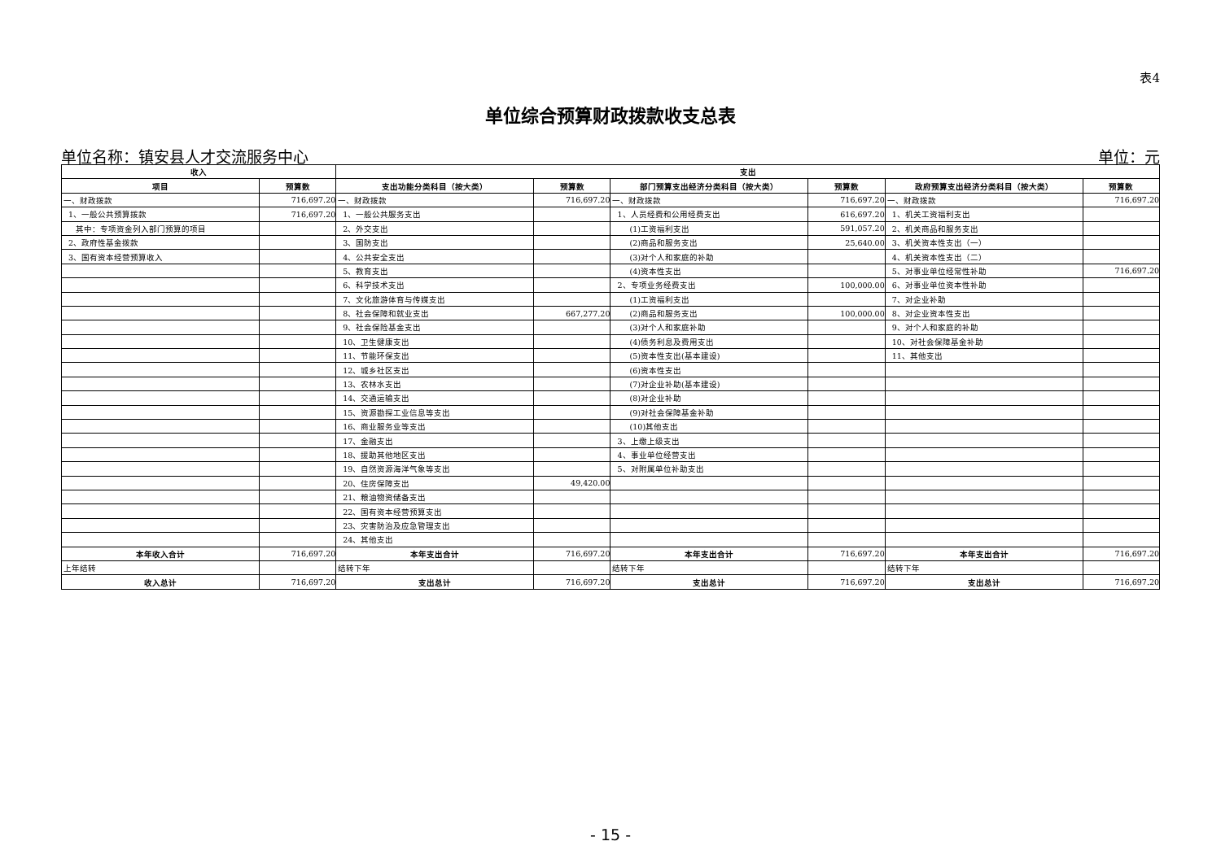表4
单位综合预算财政拨款收支总表
单位名称：镇安县人才交流服务中心 单位：元
| 收入 | | 支出 | | | | | |
| --- | --- | --- | --- | --- | --- | --- | --- |
| 项目 | 预算数 | 支出功能分类科目（按大类） | 预算数 | 部门预算支出经济分类科目（按大类） | 预算数 | 政府预算支出经济分类科目（按大类） | 预算数 |
| 一、财政拨款 | 716,697.20 | 一、财政拨款 | 716,697.20 | 一、财政拨款 | 716,697.20 | 一、财政拨款 | 716,697.20 |
| 1、一般公共预算拨款 | 716,697.20 | 1、一般公共服务支出 | | 1、人员经费和公用经费支出 | 616,697.20 | 1、机关工资福利支出 | |
| 其中：专项资金列入部门预算的项目 | | 2、外交支出 | | (1)工资福利支出 | 591,057.20 | 2、机关商品和服务支出 | |
| 2、政府性基金拨款 | | 3、国防支出 | | (2)商品和服务支出 | 25,640.00 | 3、机关资本性支出（一） | |
| 3、国有资本经营预算收入 | | 4、公共安全支出 | | (3)对个人和家庭的补助 | | 4、机关资本性支出（二） | |
| | | 5、教育支出 | | (4)资本性支出 | | 5、对事业单位经常性补助 | 716,697.20 |
| | | 6、科学技术支出 | | 2、专项业务经费支出 | 100,000.00 | 6、对事业单位资本性补助 | |
| | | 7、文化旅游体育与传媒支出 | | (1)工资福利支出 | | 7、对企业补助 | |
| | | 8、社会保障和就业支出 | 667,277.20 | (2)商品和服务支出 | 100,000.00 | 8、对企业资本性支出 | |
| | | 9、社会保险基金支出 | | (3)对个人和家庭补助 | | 9、对个人和家庭的补助 | |
| | | 10、卫生健康支出 | | (4)债务利息及费用支出 | | 10、对社会保障基金补助 | |
| | | 11、节能环保支出 | | (5)资本性支出(基本建设) | | 11、其他支出 | |
| | | 12、城乡社区支出 | | (6)资本性支出 | | | |
| | | 13、农林水支出 | | (7)对企业补助(基本建设) | | | |
| | | 14、交通运输支出 | | (8)对企业补助 | | | |
| | | 15、资源勘探工业信息等支出 | | (9)对社会保障基金补助 | | | |
| | | 16、商业服务业等支出 | | (10)其他支出 | | | |
| | | 17、金融支出 | | 3、上缴上级支出 | | | |
| | | 18、援助其他地区支出 | | 4、事业单位经营支出 | | | |
| | | 19、自然资源海洋气象等支出 | | 5、对附属单位补助支出 | | | |
| | | 20、住房保障支出 | 49,420.00 | | | | |
| | | 21、粮油物资储备支出 | | | | | |
| | | 22、国有资本经营预算支出 | | | | | |
| | | 23、灾害防治及应急管理支出 | | | | | |
| | | 24、其他支出 | | | | | |
| 本年收入合计 | 716,697.20 | 本年支出合计 | 716,697.20 | 本年支出合计 | 716,697.20 | 本年支出合计 | 716,697.20 |
| 上年结转 | | 结转下年 | | 结转下年 | | 结转下年 | |
| 收入总计 | 716,697.20 | 支出总计 | 716,697.20 | 支出总计 | 716,697.20 | 支出总计 | 716,697.20 |
- 15 -